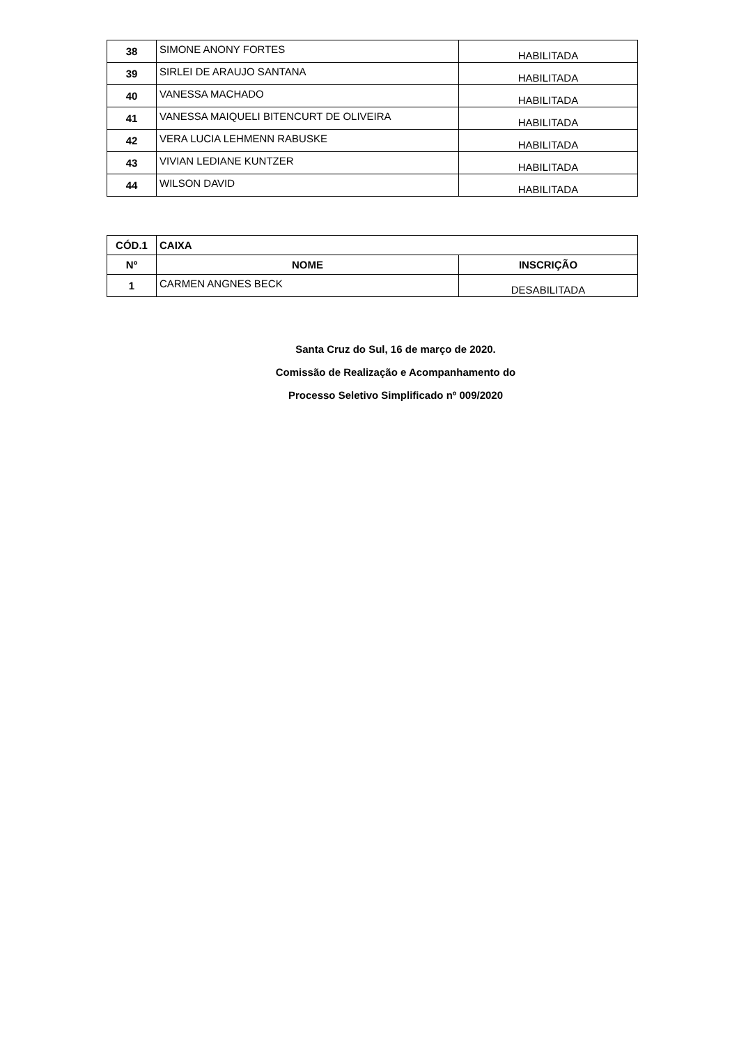| 38 | SIMONE ANONY FORTES | HABILITADA |
| 39 | SIRLEI DE ARAUJO SANTANA | HABILITADA |
| 40 | VANESSA MACHADO | HABILITADA |
| 41 | VANESSA MAIQUELI BITENCURT DE OLIVEIRA | HABILITADA |
| 42 | VERA LUCIA LEHMENN RABUSKE | HABILITADA |
| 43 | VIVIAN LEDIANE KUNTZER | HABILITADA |
| 44 | WILSON DAVID | HABILITADA |
| CÓD.1 | CAIXA | |
| --- | --- | --- |
| Nº | NOME | INSCRIÇÃO |
| 1 | CARMEN ANGNES BECK | DESABILITADA |
Santa Cruz do Sul, 16 de março de 2020.
Comissão de Realização e Acompanhamento do
Processo Seletivo Simplificado nº 009/2020